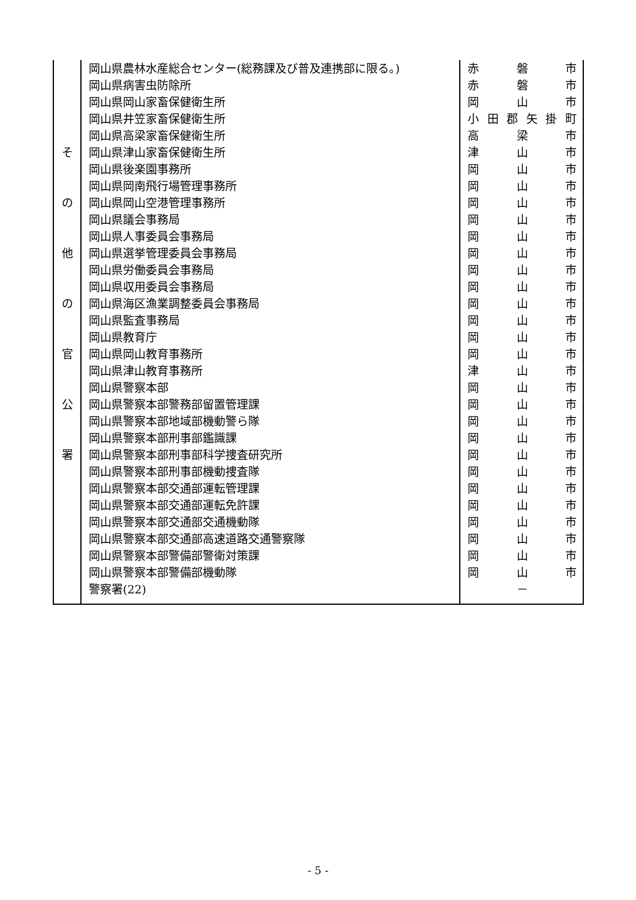| そ の 他 の 官 公 署 | 岡山県農林水産総合センター(総務課及び普及連携部に限る。) 岡山県病害虫防除所 岡山県岡山家畜保健衛生所 岡山県井笠家畜保健衛生所 岡山県高梁家畜保健衛生所 岡山県津山家畜保健衛生所 岡山県後楽園事務所 岡山県岡南飛行場管理事務所 岡山県岡山空港管理事務所 岡山県議会事務局 岡山県人事委員会事務局 岡山県選挙管理委員会事務局 岡山県労働委員会事務局 岡山県収用委員会事務局 岡山県海区漁業調整委員会事務局 岡山県監査事務局 岡山県教育庁 岡山県岡山教育事務所 岡山県津山教育事務所 岡山県警察本部 岡山県警察本部警務部留置管理課 岡山県警察本部地域部機動警ら隊 岡山県警察本部刑事部鑑識課 岡山県警察本部刑事部科学捜査研究所 岡山県警察本部刑事部機動捜査隊 岡山県警察本部交通部運転管理課 岡山県警察本部交通部運転免許課 岡山県警察本部交通部交通機動隊 岡山県警察本部交通部高速道路交通警察隊 岡山県警察本部警備部警衛対策課 岡山県警察本部警備部機動隊 警察署(22) | 赤 磐 市 赤 磐 市 岡 山 市 小 田 郡 矢 掛 町 高 梁 市 津 山 市 岡 山 市 岡 山 市 岡 山 市 岡 山 市 岡 山 市 岡 山 市 岡 山 市 岡 山 市 岡 山 市 岡 山 市 岡 山 市 岡 山 市 津 山 市 岡 山 市 岡 山 市 岡 山 市 岡 山 市 岡 山 市 岡 山 市 岡 山 市 岡 山 市 岡 山 市 岡 山 市 岡 山 市 岡 山 市 － |
- 5 -